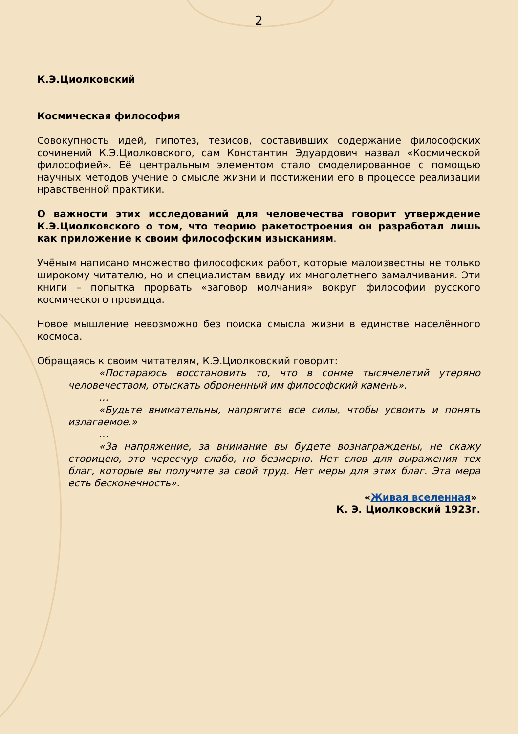2
К.Э.Циолковский
Космическая философия
Совокупность идей, гипотез, тезисов, составивших содержание философских сочинений К.Э.Циолковского, сам Константин Эдуардович назвал «Космической философией». Её центральным элементом стало смоделированное с помощью научных методов учение о смысле жизни и постижении его в процессе реализации нравственной практики.
О важности этих исследований для человечества говорит утверждение К.Э.Циолковского о том, что теорию ракетостроения он разработал лишь как приложение к своим философским изысканиям.
Учёным написано множество философских работ, которые малоизвестны не только широкому читателю, но и специалистам ввиду их многолетнего замалчивания. Эти книги – попытка прорвать «заговор молчания» вокруг философии русского космического провидца.
Новое мышление невозможно без поиска смысла жизни в единстве населённого космоса.
Обращаясь к своим читателям, К.Э.Циолковский говорит:
«Постараюсь восстановить то, что в сонме тысячелетий утеряно человечеством, отыскать оброненный им философский камень».
…
«Будьте внимательны, напрягите все силы, чтобы усвоить и понять излагаемое.»
…
«За напряжение, за внимание вы будете вознаграждены, не скажу сторицею, это чересчур слабо, но безмерно. Нет слов для выражения тех благ, которые вы получите за свой труд. Нет меры для этих благ. Эта мера есть бесконечность».
«Живая вселенная»
К. Э. Циолковский 1923г.